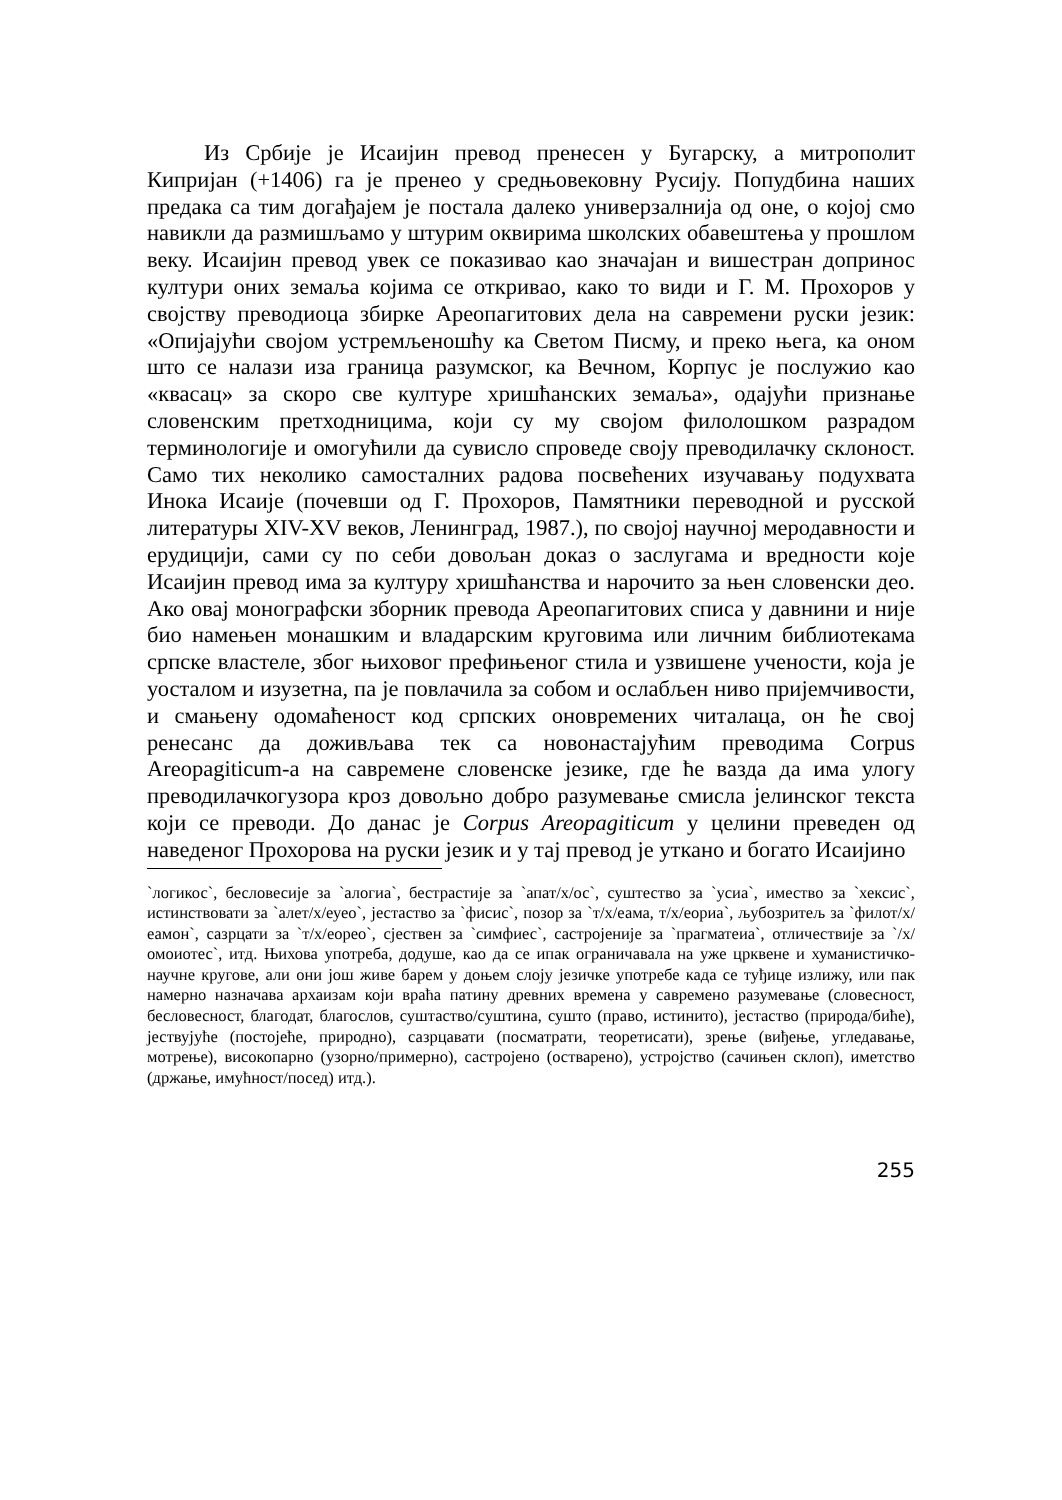Из Србије је Исаијин превод пренесен у Бугарску, а митрополит Кипријан (+1406) га је пренео у средњовековну Русију. Попудбина наших предака са тим догађајем је постала далеко универзалнија од оне, о којој смо навикли да размишљамо у штурим оквирима школских обавештења у прошлом веку. Исаијин превод увек се показивао као значајан и вишестран допринос култури оних земаља којима се откривао, како то види и Г. М. Прохоров у својству преводиоца збирке Ареопагитових дела на савремени руски језик: «Опијајући својом устремљеношћу ка Светом Писму, и преко њега, ка оном што се налази иза граница разумског, ка Вечном, Корпус је послужио као «квасац» за скоро све културе хришћанских земаља», одајући признање словенским претходницима, који су му својом филолошком разрадом терминологије и омогућили да сувисло спроведе своју преводилачку склоност. Само тих неколико самосталних радова посвећених изучавању подухвата Инока Исаије (почевши од Г. Прохоров, Памятники переводной и русской литературы XIV-XV веков, Ленинград, 1987.), по својој научној меродавности и ерудицији, сами су по себи довољан доказ о заслугама и вредности које Исаијин превод има за културу хришћанства и нарочито за њен словенски део. Ако овај монографски зборник превода Ареопагитових списа у давнини и није био намењен монашким и владарским круговима или личним библиотекама српске властеле, због њиховог префињеног стила и узвишене учености, која је уосталом и изузетна, па је повлачила за собом и ослабљен ниво пријемчивости, и смањену одомаћеност код српских оновремених читалаца, он ће свој ренесанс да доживљава тек са новонастајућим преводима Corpus Areopagiticum-а на савремене словенске језике, где ће вазда да има улогу преводилачкогузора кроз довољно добро разумевање смисла јелинског текста који се преводи. До данас је Corpus Areopagiticum у целини преведен од наведеног Прохорова на руски језик и у тај превод је уткано и богато Исаијино
`логикос`, бесловесије за `алогиа`, бестрастије за `апат/х/ос`, суштество за `усиа`, имество за `хексис`, истинствовати за `алет/х/еуео`, јестаство за `фисис`, позор за `т/х/еама, т/х/еориа`, љубозритељ за `филот/х/еамон`, сазрцати за `т/х/еорео`, сјествен за `симфиес`, састројеније за `прагматеиа`, отличествије за `/х/омоиотес`, итд. Њихова употреба, додуше, као да се ипак ограничавала на уже црквене и хуманистичко-научне кругове, али они још живе барем у доњем слоју језичке употребе када се туђице излижу, или пак намерно назначава архаизам који враћа патину древних времена у савремено разумевање (словесност, бесловесност, благодат, благослов, суштаство/суштина, сушто (право, истинито), јестаство (природа/биће), јествујуће (постојеће, природно), сазрцавати (посматрати, теоретисати), зрење (виђење, угледавање, мотрење), високопарно (узорно/примерно), састројено (остварено), устројство (сачињен склоп), иметство (држање, имућност/посед) итд.).
255